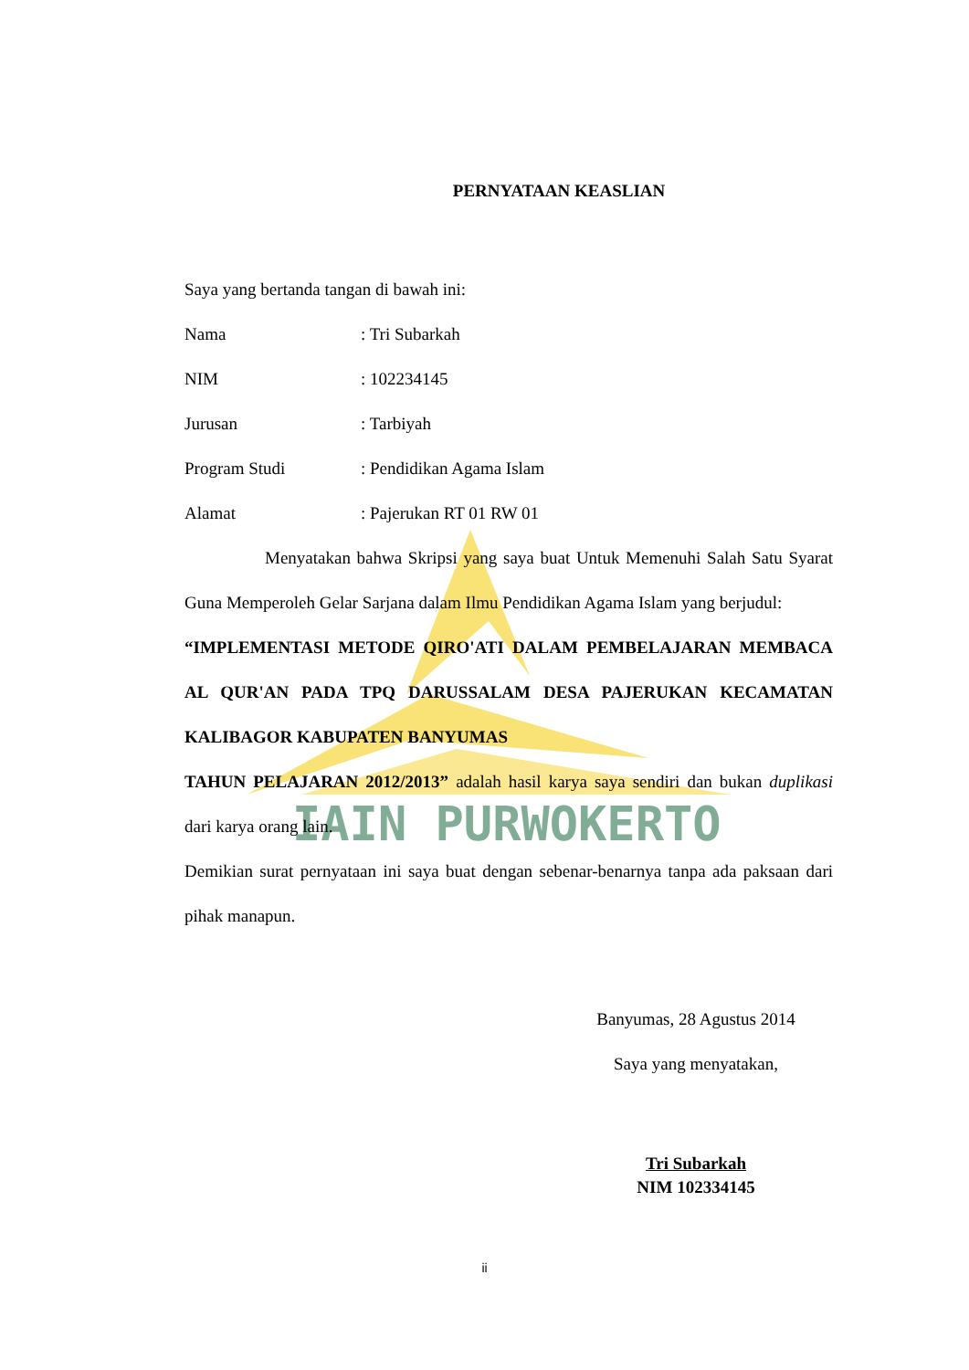IAIN PURWOKERTO
PERNYATAAN KEASLIAN
Saya yang bertanda tangan di bawah ini:
Nama: Tri Subarkah
NIM: 102234145
Jurusan: Tarbiyah
Program Studi: Pendidikan Agama Islam
Alamat: Pajerukan RT 01 RW 01
Menyatakan bahwa Skripsi yang saya buat Untuk Memenuhi Salah Satu Syarat Guna Memperoleh Gelar Sarjana dalam Ilmu Pendidikan Agama Islam yang berjudul:
“IMPLEMENTASI METODE QIRO'ATI DALAM PEMBELAJARAN MEMBACA AL QUR'AN PADA TPQ DARUSSALAM DESA PAJERUKAN KECAMATAN KALIBAGOR KABUPATEN BANYUMAS
TAHUN PELAJARAN 2012/2013” adalah hasil karya saya sendiri dan bukan duplikasi dari karya orang lain.
Demikian surat pernyataan ini saya buat dengan sebenar-benarnya tanpa ada paksaan dari pihak manapun.
Banyumas, 28 Agustus 2014
Saya yang menyatakan,
Tri Subarkah
NIM 102334145
ii